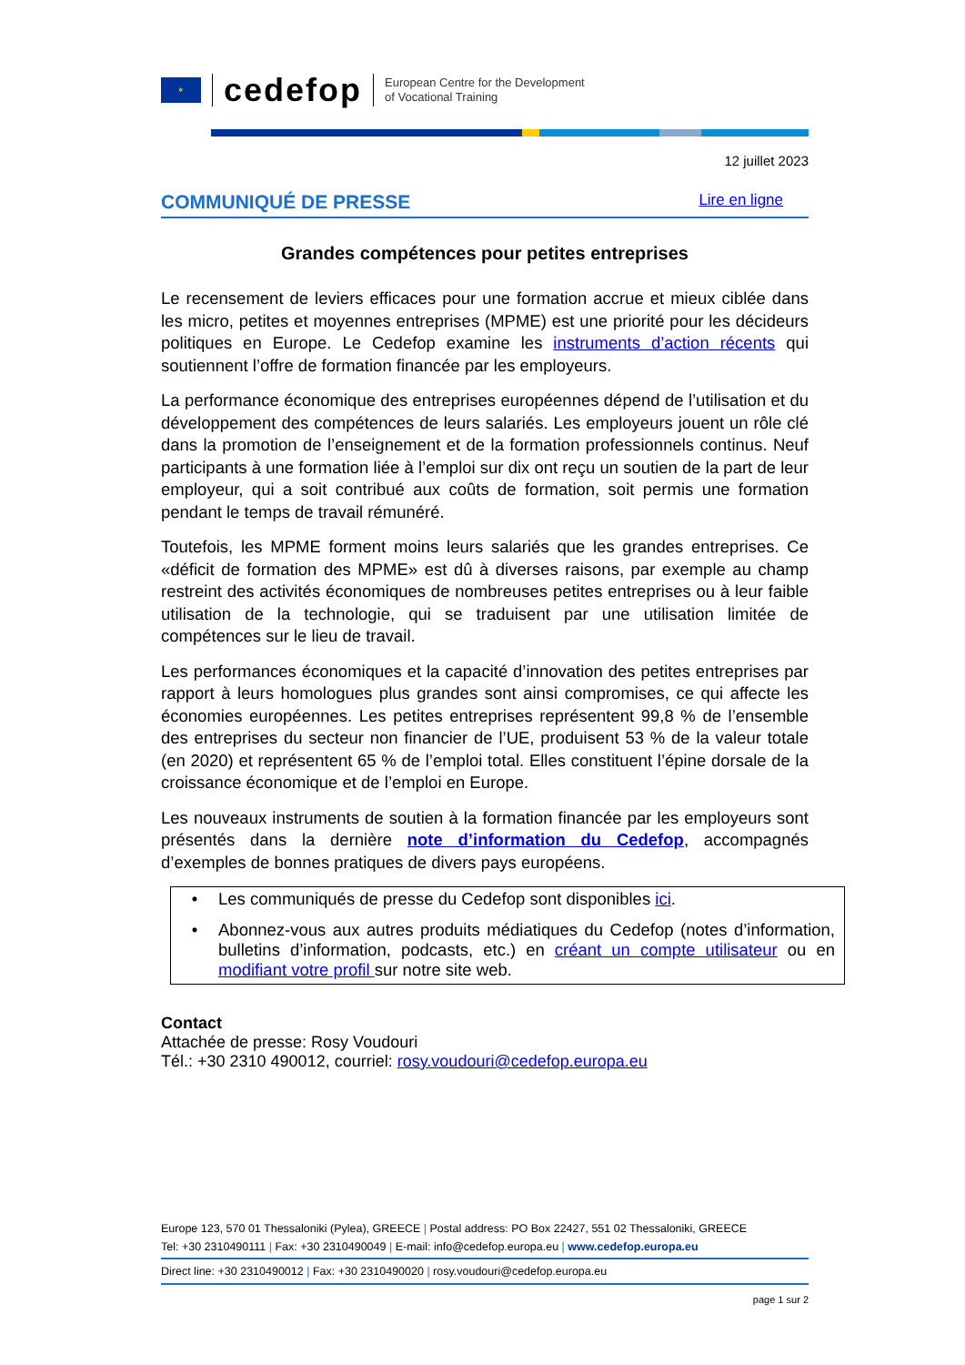✶
cedefop
European Centre for the Development
of Vocational Training
12 juillet 2023
COMMUNIQUÉ DE PRESSE Lire en ligne
Grandes compétences pour petites entreprises
Le recensement de leviers efficaces pour une formation accrue et mieux ciblée dans les micro, petites et moyennes entreprises (MPME) est une priorité pour les décideurs politiques en Europe. Le Cedefop examine les instruments d’action récents qui soutiennent l’offre de formation financée par les employeurs.
La performance économique des entreprises européennes dépend de l’utilisation et du développement des compétences de leurs salariés. Les employeurs jouent un rôle clé dans la promotion de l’enseignement et de la formation professionnels continus. Neuf participants à une formation liée à l’emploi sur dix ont reçu un soutien de la part de leur employeur, qui a soit contribué aux coûts de formation, soit permis une formation pendant le temps de travail rémunéré.
Toutefois, les MPME forment moins leurs salariés que les grandes entreprises. Ce «déficit de formation des MPME» est dû à diverses raisons, par exemple au champ restreint des activités économiques de nombreuses petites entreprises ou à leur faible utilisation de la technologie, qui se traduisent par une utilisation limitée de compétences sur le lieu de travail.
Les performances économiques et la capacité d’innovation des petites entreprises par rapport à leurs homologues plus grandes sont ainsi compromises, ce qui affecte les économies européennes. Les petites entreprises représentent 99,8 % de l’ensemble des entreprises du secteur non financier de l’UE, produisent 53 % de la valeur totale (en 2020) et représentent 65 % de l’emploi total. Elles constituent l’épine dorsale de la croissance économique et de l’emploi en Europe.
Les nouveaux instruments de soutien à la formation financée par les employeurs sont présentés dans la dernière note d’information du Cedefop, accompagnés d’exemples de bonnes pratiques de divers pays européens.
• Les communiqués de presse du Cedefop sont disponibles ici.
• Abonnez-vous aux autres produits médiatiques du Cedefop (notes d’information, bulletins d’information, podcasts, etc.) en créant un compte utilisateur ou en modifiant votre profil sur notre site web.
Contact
Attachée de presse: Rosy Voudouri
Tél.: +30 2310 490012, courriel: rosy.voudouri@cedefop.europa.eu
Europe 123, 570 01 Thessaloniki (Pylea), GREECE | Postal address: PO Box 22427, 551 02 Thessaloniki, GREECE
Tel: +30 2310490111 | Fax: +30 2310490049 | E-mail: info@cedefop.europa.eu | www.cedefop.europa.eu
Direct line: +30 2310490012 | Fax: +30 2310490020 | rosy.voudouri@cedefop.europa.eu
page 1 sur 2